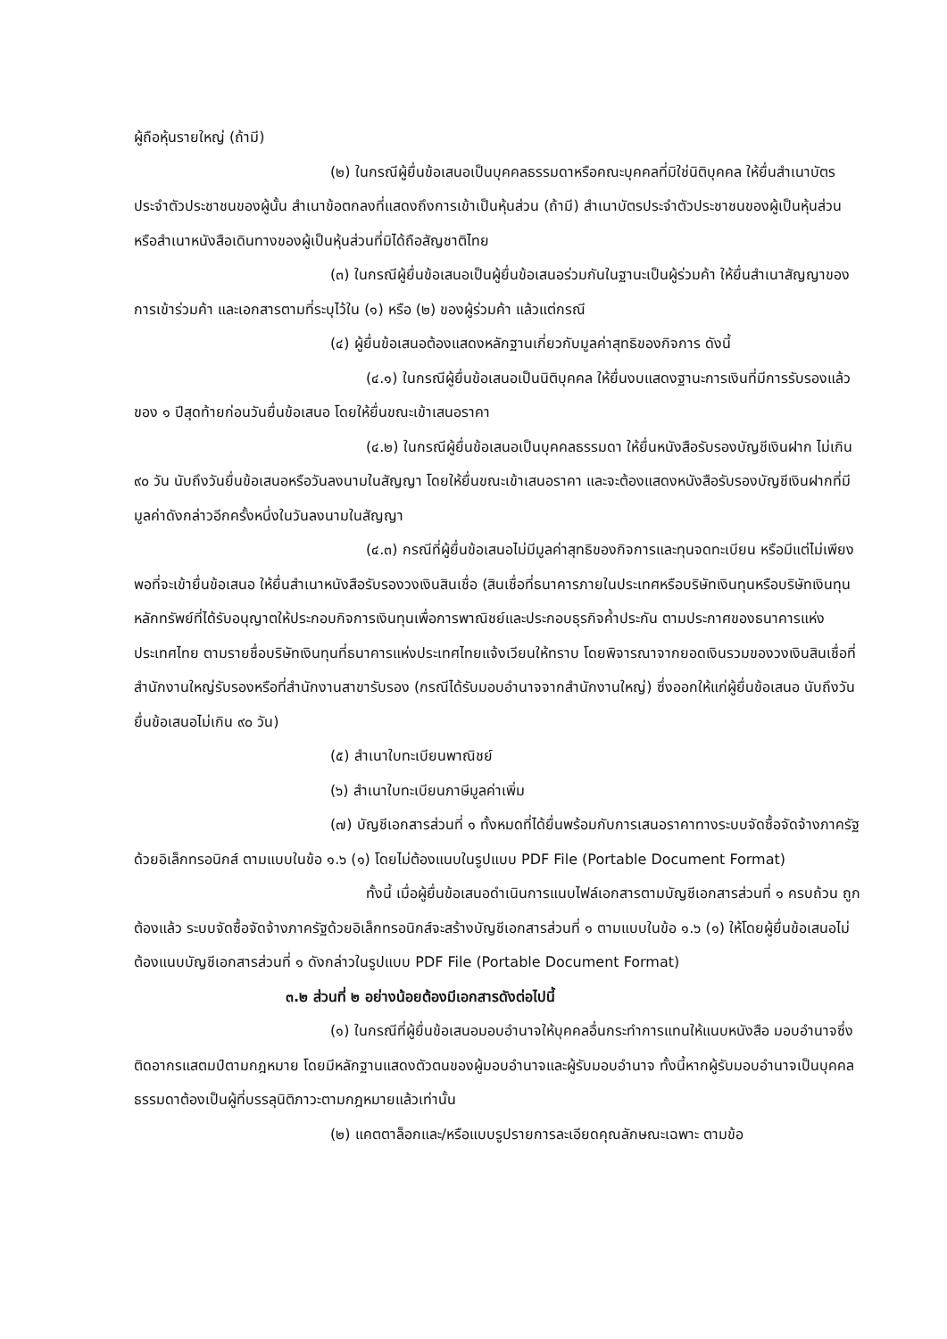ผู้ถือหุ้นรายใหญ่ (ถ้ามี)
(๒) ในกรณีผู้ยื่นข้อเสนอเป็นบุคคลธรรมดาหรือคณะบุคคลที่มิใช่นิติบุคคล ให้ยื่นสำเนาบัตรประจำตัวประชาชนของผู้นั้น สำเนาข้อตกลงที่แสดงถึงการเข้าเป็นหุ้นส่วน (ถ้ามี) สำเนาบัตรประจำตัวประชาชนของผู้เป็นหุ้นส่วน หรือสำเนาหนังสือเดินทางของผู้เป็นหุ้นส่วนที่มิได้ถือสัญชาติไทย
(๓) ในกรณีผู้ยื่นข้อเสนอเป็นผู้ยื่นข้อเสนอร่วมกันในฐานะเป็นผู้ร่วมค้า ให้ยื่นสำเนาสัญญาของการเข้าร่วมค้า และเอกสารตามที่ระบุไว้ใน (๑) หรือ (๒) ของผู้ร่วมค้า แล้วแต่กรณี
(๔) ผู้ยื่นข้อเสนอต้องแสดงหลักฐานเกี่ยวกับมูลค่าสุทธิของกิจการ ดังนี้
(๔.๑) ในกรณีผู้ยื่นข้อเสนอเป็นนิติบุคคล ให้ยื่นงบแสดงฐานะการเงินที่มีการรับรองแล้วของ ๑ ปีสุดท้ายก่อนวันยื่นข้อเสนอ โดยให้ยื่นขณะเข้าเสนอราคา
(๔.๒) ในกรณีผู้ยื่นข้อเสนอเป็นบุคคลธรรมดา ให้ยื่นหนังสือรับรองบัญชีเงินฝาก ไม่เกิน ๙๐ วัน นับถึงวันยื่นข้อเสนอหรือวันลงนามในสัญญา โดยให้ยื่นขณะเข้าเสนอราคา และจะต้องแสดงหนังสือรับรองบัญชีเงินฝากที่มีมูลค่าดังกล่าวอีกครั้งหนึ่งในวันลงนามในสัญญา
(๔.๓) กรณีที่ผู้ยื่นข้อเสนอไม่มีมูลค่าสุทธิของกิจการและทุนจดทะเบียน หรือมีแต่ไม่เพียงพอที่จะเข้ายื่นข้อเสนอ ให้ยื่นสำเนาหนังสือรับรองวงเงินสินเชื่อ (สินเชื่อที่ธนาคารภายในประเทศหรือบริษัทเงินทุนหรือบริษัทเงินทุนหลักทรัพย์ที่ได้รับอนุญาตให้ประกอบกิจการเงินทุนเพื่อการพาณิชย์และประกอบธุรกิจค้ำประกัน ตามประกาศของธนาคารแห่งประเทศไทย ตามรายชื่อบริษัทเงินทุนที่ธนาคารแห่งประเทศไทยแจ้งเวียนให้ทราบ โดยพิจารณาจากยอดเงินรวมของวงเงินสินเชื่อที่สำนักงานใหญ่รับรองหรือที่สำนักงานสาขารับรอง (กรณีได้รับมอบอำนาจจากสำนักงานใหญ่) ซึ่งออกให้แก่ผู้ยื่นข้อเสนอ นับถึงวันยื่นข้อเสนอไม่เกิน ๙๐ วัน)
(๕) สำเนาใบทะเบียนพาณิชย์
(๖) สำเนาใบทะเบียนภาษีมูลค่าเพิ่ม
(๗) บัญชีเอกสารส่วนที่ ๑ ทั้งหมดที่ได้ยื่นพร้อมกับการเสนอราคาทางระบบจัดซื้อจัดจ้างภาครัฐด้วยอิเล็กทรอนิกส์ ตามแบบในข้อ ๑.๖ (๑) โดยไม่ต้องแนบในรูปแบบ PDF File (Portable Document Format)
ทั้งนี้ เมื่อผู้ยื่นข้อเสนอดำเนินการแนบไฟล์เอกสารตามบัญชีเอกสารส่วนที่ ๑ ครบถ้วน ถูกต้องแล้ว ระบบจัดซื้อจัดจ้างภาครัฐด้วยอิเล็กทรอนิกส์จะสร้างบัญชีเอกสารส่วนที่ ๑ ตามแบบในข้อ ๑.๖ (๑) ให้โดยผู้ยื่นข้อเสนอไม่ต้องแนบบัญชีเอกสารส่วนที่ ๑ ดังกล่าวในรูปแบบ PDF File (Portable Document Format)
๓.๒ ส่วนที่ ๒ อย่างน้อยต้องมีเอกสารดังต่อไปนี้
(๑) ในกรณีที่ผู้ยื่นข้อเสนอมอบอำนาจให้บุคคลอื่นกระทำการแทนให้แนบหนังสือ มอบอำนาจซึ่งติดอากรแสตมป์ตามกฎหมาย โดยมีหลักฐานแสดงตัวตนของผู้มอบอำนาจและผู้รับมอบอำนาจ ทั้งนี้หากผู้รับมอบอำนาจเป็นบุคคลธรรมดาต้องเป็นผู้ที่บรรลุนิติภาวะตามกฎหมายแล้วเท่านั้น
(๒) แคตตาล็อกและ/หรือแบบรูปรายการละเอียดคุณลักษณะเฉพาะ ตามข้อ